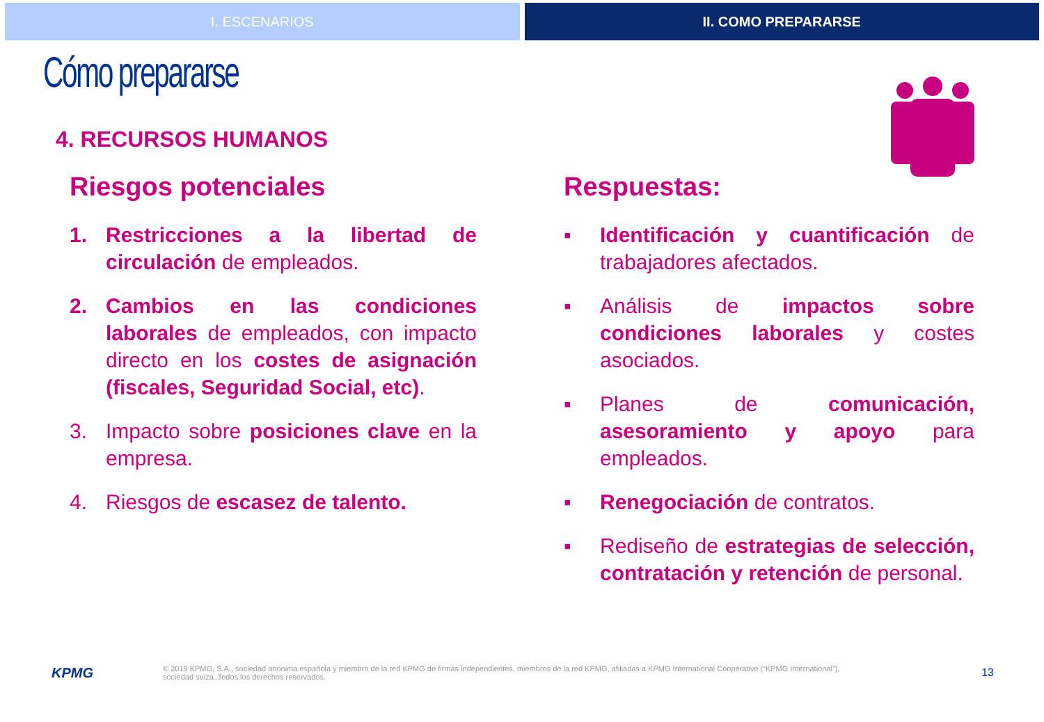I. ESCENARIOS II. COMO PREPARARSE
Cómo prepararse
4. RECURSOS HUMANOS
Riesgos potenciales
1. Restricciones a la libertad de circulación de empleados.
2. Cambios en las condiciones laborales de empleados, con impacto directo en los costes de asignación (fiscales, Seguridad Social, etc).
3. Impacto sobre posiciones clave en la empresa.
4. Riesgos de escasez de talento.
Respuestas:
▪ Identificación y cuantificación de trabajadores afectados.
▪ Análisis de impactos sobre condiciones laborales y costes asociados.
▪ Planes de comunicación, asesoramiento y apoyo para empleados.
▪ Renegociación de contratos.
▪ Rediseño de estrategias de selección, contratación y retención de personal.
KPMG
© 2019 KPMG, S.A., sociedad anónima española y miembro de la red KPMG de firmas independientes, miembros de la red KPMG, afiliadas a KPMG International Cooperative (“KPMG International”),
sociedad suiza. Todos los derechos reservados.
13